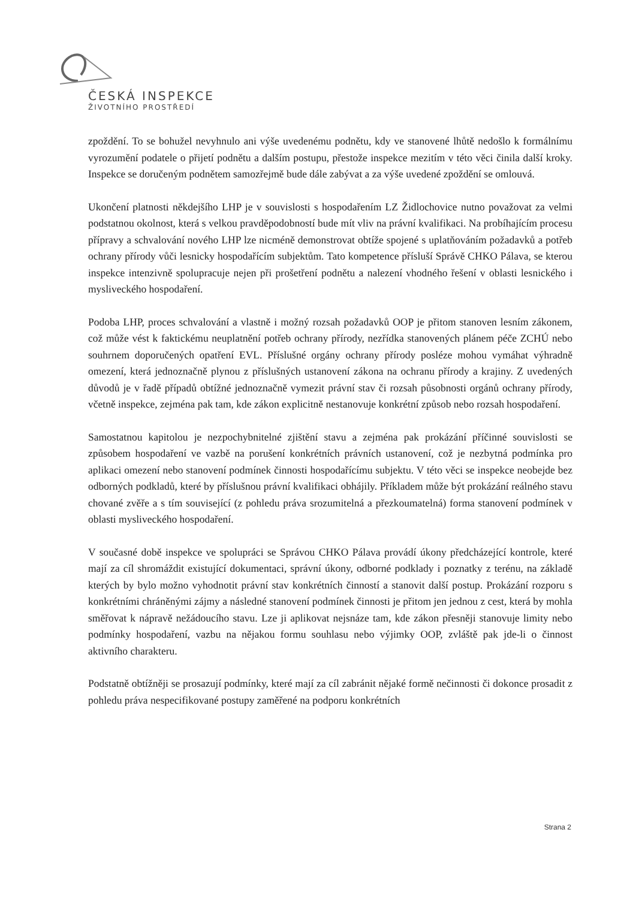ČESKÁ INSPEKCE
ŽIVOTNÍHO PROSTŘEDÍ
zpoždění. To se bohužel nevyhnulo ani výše uvedenému podnětu, kdy ve stanovené lhůtě nedošlo k formálnímu vyrozumění podatele o přijetí podnětu a dalším postupu, přestože inspekce mezitím v této věci činila další kroky. Inspekce se doručeným podnětem samozřejmě bude dále zabývat a za výše uvedené zpoždění se omlouvá.
Ukončení platnosti někdejšího LHP je v souvislosti s hospodařením LZ Židlochovice nutno považovat za velmi podstatnou okolnost, která s velkou pravděpodobností bude mít vliv na právní kvalifikaci. Na probíhajícím procesu přípravy a schvalování nového LHP lze nicméně demonstrovat obtíže spojené s uplatňováním požadavků a potřeb ochrany přírody vůči lesnicky hospodařícím subjektům. Tato kompetence přísluší Správě CHKO Pálava, se kterou inspekce intenzivně spolupracuje nejen při prošetření podnětu a nalezení vhodného řešení v oblasti lesnického i mysliveckého hospodaření.
Podoba LHP, proces schvalování a vlastně i možný rozsah požadavků OOP je přitom stanoven lesním zákonem, což může vést k faktickému neuplatnění potřeb ochrany přírody, nezřídka stanovených plánem péče ZCHÚ nebo souhrnem doporučených opatření EVL. Příslušné orgány ochrany přírody posléze mohou vymáhat výhradně omezení, která jednoznačně plynou z příslušných ustanovení zákona na ochranu přírody a krajiny. Z uvedených důvodů je v řadě případů obtížné jednoznačně vymezit právní stav či rozsah působnosti orgánů ochrany přírody, včetně inspekce, zejména pak tam, kde zákon explicitně nestanovuje konkrétní způsob nebo rozsah hospodaření.
Samostatnou kapitolou je nezpochybnitelné zjištění stavu a zejména pak prokázání příčinné souvislosti se způsobem hospodaření ve vazbě na porušení konkrétních právních ustanovení, což je nezbytná podmínka pro aplikaci omezení nebo stanovení podmínek činnosti hospodařícímu subjektu. V této věci se inspekce neobejde bez odborných podkladů, které by příslušnou právní kvalifikaci obhájily. Příkladem může být prokázání reálného stavu chované zvěře a s tím související (z pohledu práva srozumitelná a přezkoumatelná) forma stanovení podmínek v oblasti mysliveckého hospodaření.
V současné době inspekce ve spolupráci se Správou CHKO Pálava provádí úkony předcházející kontrole, které mají za cíl shromáždit existující dokumentaci, správní úkony, odborné podklady i poznatky z terénu, na základě kterých by bylo možno vyhodnotit právní stav konkrétních činností a stanovit další postup. Prokázání rozporu s konkrétními chráněnými zájmy a následné stanovení podmínek činnosti je přitom jen jednou z cest, která by mohla směřovat k nápravě nežádoucího stavu. Lze ji aplikovat nejsnáze tam, kde zákon přesněji stanovuje limity nebo podmínky hospodaření, vazbu na nějakou formu souhlasu nebo výjimky OOP, zvláště pak jde-li o činnost aktivního charakteru.
Podstatně obtížněji se prosazují podmínky, které mají za cíl zabránit nějaké formě nečinnosti či dokonce prosadit z pohledu práva nespecifikované postupy zaměřené na podporu konkrétních
Strana 2